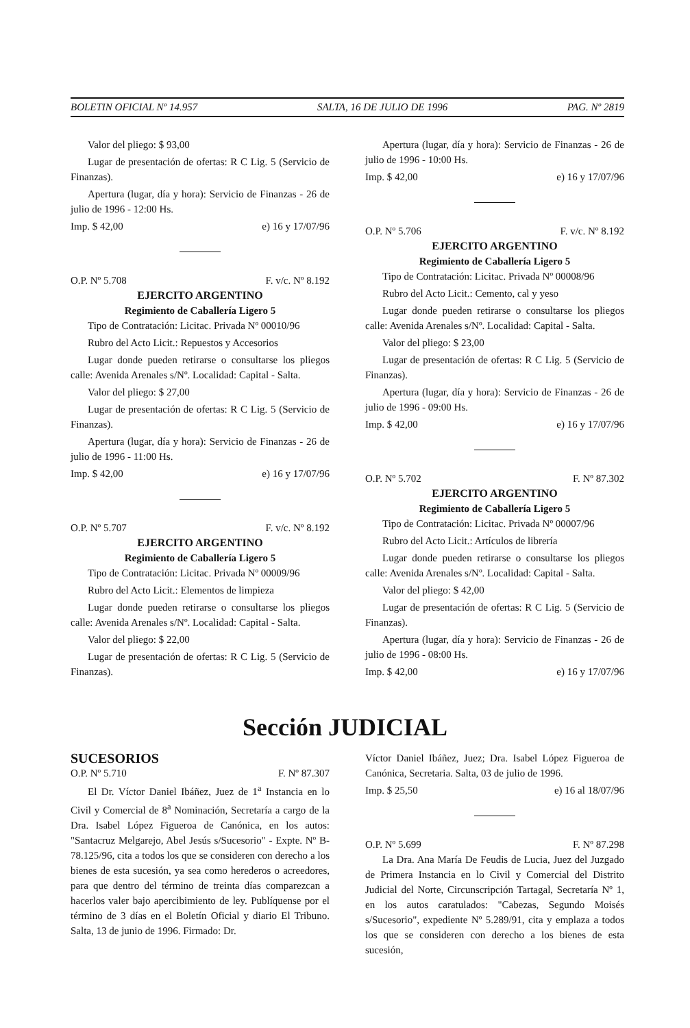BOLETIN OFICIAL Nº 14.957 SALTA, 16 DE JULIO DE 1996 PAG. Nº 2819
Valor del pliego: $ 93,00
Lugar de presentación de ofertas: R C Lig. 5 (Servicio de Finanzas).
Apertura (lugar, día y hora): Servicio de Finanzas - 26 de julio de 1996 - 12:00 Hs.
Imp. $ 42,00 e) 16 y 17/07/96
O.P. Nº 5.708 F. v/c. Nº 8.192
EJERCITO ARGENTINO
Regimiento de Caballería Ligero 5
Tipo de Contratación: Licitac. Privada Nº 00010/96
Rubro del Acto Licit.: Repuestos y Accesorios
Lugar donde pueden retirarse o consultarse los pliegos calle: Avenida Arenales s/Nº. Localidad: Capital - Salta.
Valor del pliego: $ 27,00
Lugar de presentación de ofertas: R C Lig. 5 (Servicio de Finanzas).
Apertura (lugar, día y hora): Servicio de Finanzas - 26 de julio de 1996 - 11:00 Hs.
Imp. $ 42,00 e) 16 y 17/07/96
O.P. Nº 5.707 F. v/c. Nº 8.192
EJERCITO ARGENTINO
Regimiento de Caballería Ligero 5
Tipo de Contratación: Licitac. Privada Nº 00009/96
Rubro del Acto Licit.: Elementos de limpieza
Lugar donde pueden retirarse o consultarse los pliegos calle: Avenida Arenales s/Nº. Localidad: Capital - Salta.
Valor del pliego: $ 22,00
Lugar de presentación de ofertas: R C Lig. 5 (Servicio de Finanzas).
Apertura (lugar, día y hora): Servicio de Finanzas - 26 de julio de 1996 - 10:00 Hs.
Imp. $ 42,00 e) 16 y 17/07/96
O.P. Nº 5.706 F. v/c. Nº 8.192
EJERCITO ARGENTINO
Regimiento de Caballería Ligero 5
Tipo de Contratación: Licitac. Privada Nº 00008/96
Rubro del Acto Licit.: Cemento, cal y yeso
Lugar donde pueden retirarse o consultarse los pliegos calle: Avenida Arenales s/Nº. Localidad: Capital - Salta.
Valor del pliego: $ 23,00
Lugar de presentación de ofertas: R C Lig. 5 (Servicio de Finanzas).
Apertura (lugar, día y hora): Servicio de Finanzas - 26 de julio de 1996 - 09:00 Hs.
Imp. $ 42,00 e) 16 y 17/07/96
O.P. Nº 5.702 F. Nº 87.302
EJERCITO ARGENTINO
Regimiento de Caballería Ligero 5
Tipo de Contratación: Licitac. Privada Nº 00007/96
Rubro del Acto Licit.: Artículos de librería
Lugar donde pueden retirarse o consultarse los pliegos calle: Avenida Arenales s/Nº. Localidad: Capital - Salta.
Valor del pliego: $ 42,00
Lugar de presentación de ofertas: R C Lig. 5 (Servicio de Finanzas).
Apertura (lugar, día y hora): Servicio de Finanzas - 26 de julio de 1996 - 08:00 Hs.
Imp. $ 42,00 e) 16 y 17/07/96
Sección JUDICIAL
SUCESORIOS
O.P. Nº 5.710 F. Nº 87.307
El Dr. Víctor Daniel Ibáñez, Juez de 1<sup>a</sup> Instancia en lo Civil y Comercial de 8<sup>a</sup> Nominación, Secretaría a cargo de la Dra. Isabel López Figueroa de Canónica, en los autos: "Santacruz Melgarejo, Abel Jesús s/Sucesorio" - Expte. Nº B-78.125/96, cita a todos los que se consideren con derecho a los bienes de esta sucesión, ya sea como herederos o acreedores, para que dentro del término de treinta días comparezcan a hacerlos valer bajo apercibimiento de ley. Publíquense por el término de 3 días en el Boletín Oficial y diario El Tribuno. Salta, 13 de junio de 1996. Firmado: Dr.
Víctor Daniel Ibáñez, Juez; Dra. Isabel López Figueroa de Canónica, Secretaria. Salta, 03 de julio de 1996.
Imp. $ 25,50 e) 16 al 18/07/96
O.P. Nº 5.699 F. Nº 87.298
La Dra. Ana María De Feudis de Lucia, Juez del Juzgado de Primera Instancia en lo Civil y Comercial del Distrito Judicial del Norte, Circunscripción Tartagal, Secretaría Nº 1, en los autos caratulados: "Cabezas, Segundo Moisés s/Sucesorio", expediente Nº 5.289/91, cita y emplaza a todos los que se consideren con derecho a los bienes de esta sucesión,